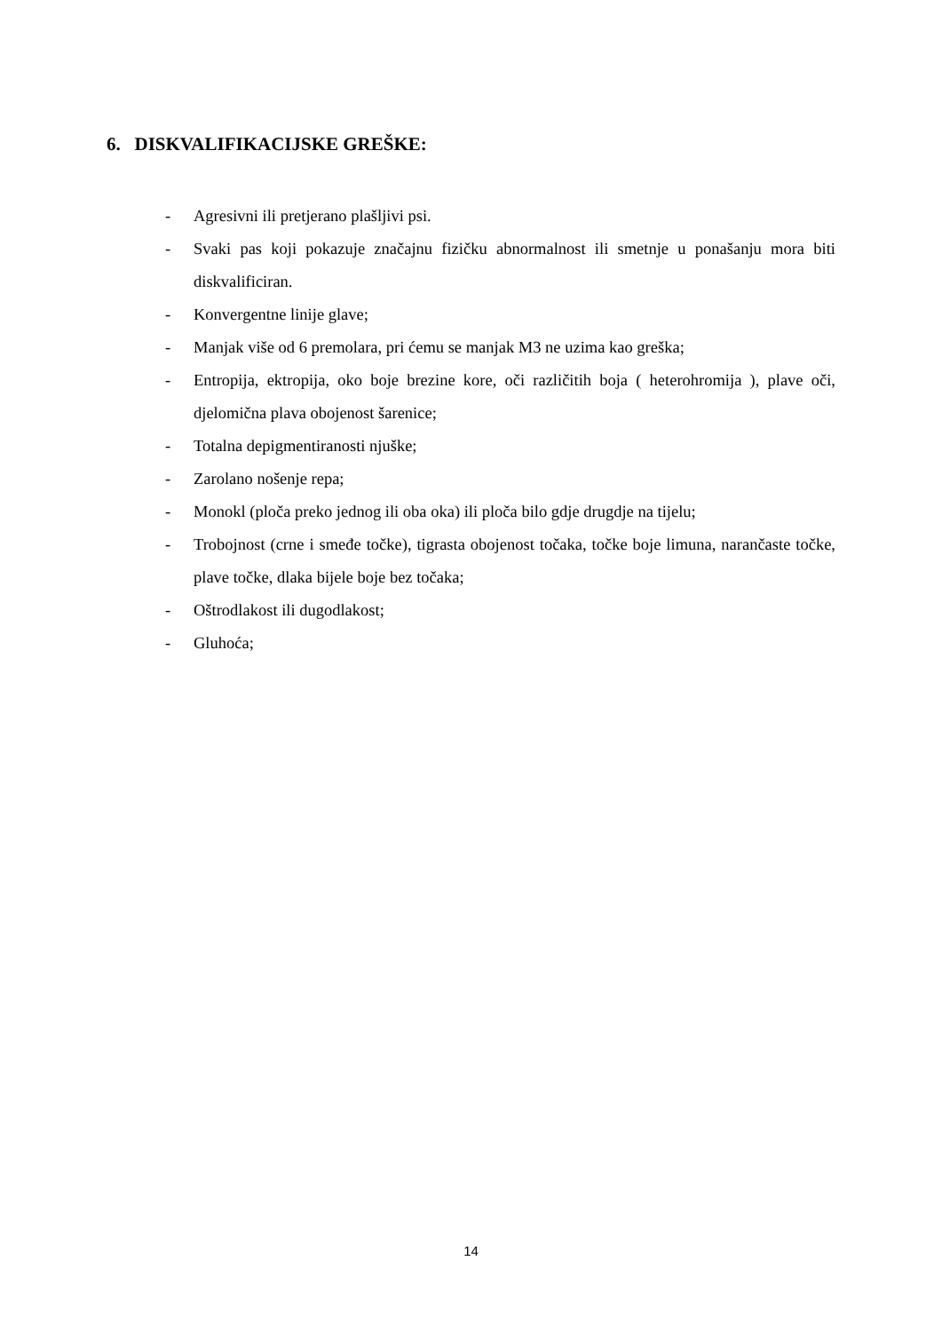6. DISKVALIFIKACIJSKE GREŠKE:
- Agresivni ili pretjerano plašljivi psi.
- Svaki pas koji pokazuje značajnu fizičku abnormalnost ili smetnje u ponašanju mora biti diskvalificiran.
- Konvergentne linije glave;
- Manjak više od 6 premolara, pri ćemu se manjak M3 ne uzima kao greška;
- Entropija, ektropija, oko boje brezine kore, oči različitih boja ( heterohromija ), plave oči, djelomična plava obojenost šarenice;
- Totalna depigmentiranosti njuške;
- Zarolano nošenje repa;
- Monokl (ploča preko jednog ili oba oka) ili ploča bilo gdje drugdje na tijelu;
- Trobojnost (crne i smeđe točke), tigrasta obojenost točaka, točke boje limuna, narančaste točke, plave točke, dlaka bijele boje bez točaka;
- Oštrodlakost ili dugodlakost;
- Gluhoća;
14